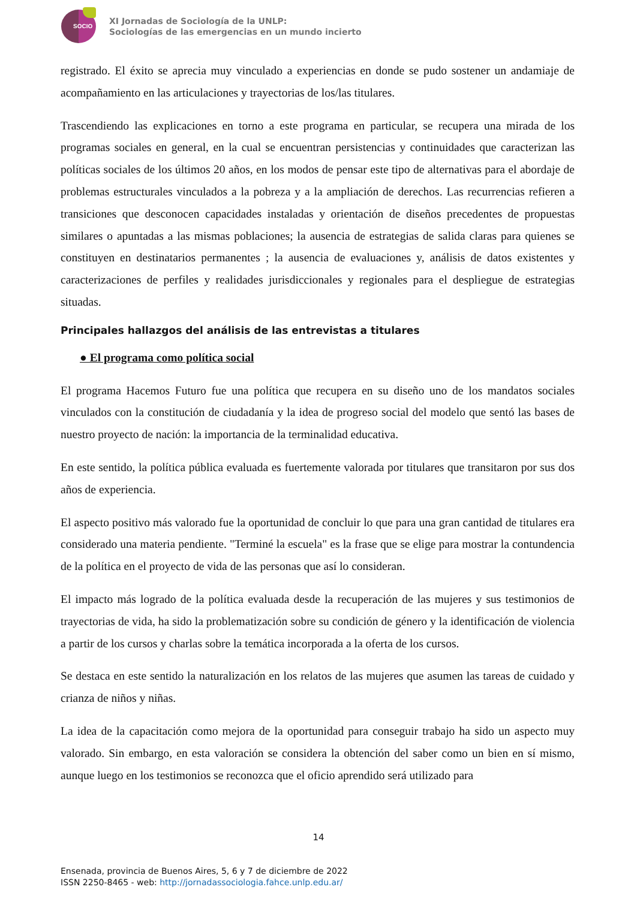SOCIO
XI Jornadas de Sociología de la UNLP:
Sociologías de las emergencias en un mundo incierto
registrado. El éxito se aprecia muy vinculado a experiencias en donde se pudo sostener un andamiaje de acompañamiento en las articulaciones y trayectorias de los/las titulares.
Trascendiendo las explicaciones en torno a este programa en particular, se recupera una mirada de los programas sociales en general, en la cual se encuentran persistencias y continuidades que caracterizan las políticas sociales de los últimos 20 años, en los modos de pensar este tipo de alternativas para el abordaje de problemas estructurales vinculados a la pobreza y a la ampliación de derechos. Las recurrencias refieren a transiciones que desconocen capacidades instaladas y orientación de diseños precedentes de propuestas similares o apuntadas a las mismas poblaciones; la ausencia de estrategias de salida claras para quienes se constituyen en destinatarios permanentes ; la ausencia de evaluaciones y, análisis de datos existentes y caracterizaciones de perfiles y realidades jurisdiccionales y regionales para el despliegue de estrategias situadas.
Principales hallazgos del análisis de las entrevistas a titulares
● El programa como política social
El programa Hacemos Futuro fue una política que recupera en su diseño uno de los mandatos sociales vinculados con la constitución de ciudadanía y la idea de progreso social del modelo que sentó las bases de nuestro proyecto de nación: la importancia de la terminalidad educativa.
En este sentido, la política pública evaluada es fuertemente valorada por titulares que transitaron por sus dos años de experiencia.
El aspecto positivo más valorado fue la oportunidad de concluir lo que para una gran cantidad de titulares era considerado una materia pendiente. "Terminé la escuela" es la frase que se elige para mostrar la contundencia de la política en el proyecto de vida de las personas que así lo consideran.
El impacto más logrado de la política evaluada desde la recuperación de las mujeres y sus testimonios de trayectorias de vida, ha sido la problematización sobre su condición de género y la identificación de violencia a partir de los cursos y charlas sobre la temática incorporada a la oferta de los cursos.
Se destaca en este sentido la naturalización en los relatos de las mujeres que asumen las tareas de cuidado y crianza de niños y niñas.
La idea de la capacitación como mejora de la oportunidad para conseguir trabajo ha sido un aspecto muy valorado. Sin embargo, en esta valoración se considera la obtención del saber como un bien en sí mismo, aunque luego en los testimonios se reconozca que el oficio aprendido será utilizado para
14
Ensenada, provincia de Buenos Aires, 5, 6 y 7 de diciembre de 2022
ISSN 2250-8465 - web: http://jornadassociologia.fahce.unlp.edu.ar/